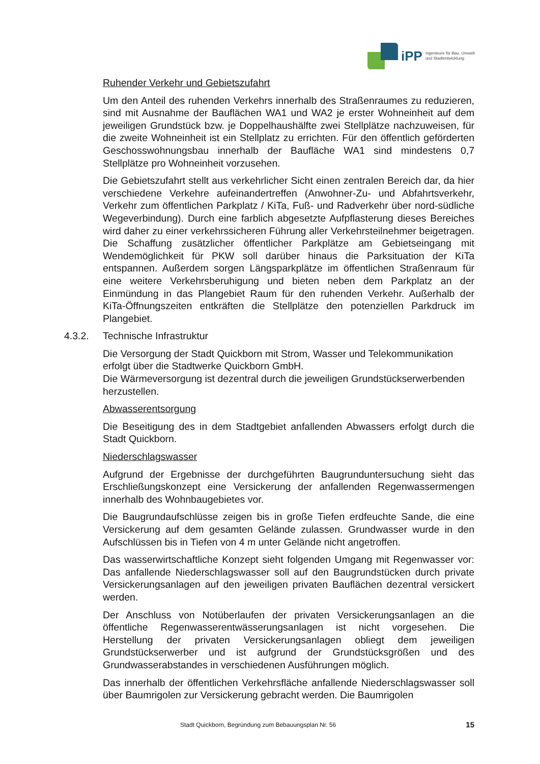iPP
Ingenieure für Bau, Umwelt
und Stadtentwicklung
Ruhender Verkehr und Gebietszufahrt
Um den Anteil des ruhenden Verkehrs innerhalb des Straßenraumes zu reduzieren, sind mit Ausnahme der Bauflächen WA1 und WA2 je erster Wohneinheit auf dem jeweiligen Grundstück bzw. je Doppelhaushälfte zwei Stellplätze nachzuweisen, für die zweite Wohneinheit ist ein Stellplatz zu errichten. Für den öffentlich geförderten Geschosswohnungsbau innerhalb der Baufläche WA1 sind mindestens 0,7 Stellplätze pro Wohneinheit vorzusehen.
Die Gebietszufahrt stellt aus verkehrlicher Sicht einen zentralen Bereich dar, da hier verschiedene Verkehre aufeinandertreffen (Anwohner-Zu- und Abfahrtsverkehr, Verkehr zum öffentlichen Parkplatz / KiTa, Fuß- und Radverkehr über nord-südliche Wegeverbindung). Durch eine farblich abgesetzte Aufpflasterung dieses Bereiches wird daher zu einer verkehrssicheren Führung aller Verkehrsteilnehmer beigetragen. Die Schaffung zusätzlicher öffentlicher Parkplätze am Gebietseingang mit Wendemöglichkeit für PKW soll darüber hinaus die Parksituation der KiTa entspannen. Außerdem sorgen Längsparkplätze im öffentlichen Straßenraum für eine weitere Verkehrsberuhigung und bieten neben dem Parkplatz an der Einmündung in das Plangebiet Raum für den ruhenden Verkehr. Außerhalb der KiTa-Öffnungszeiten entkräften die Stellplätze den potenziellen Parkdruck im Plangebiet.
4.3.2. Technische Infrastruktur
Die Versorgung der Stadt Quickborn mit Strom, Wasser und Telekommunikation erfolgt über die Stadtwerke Quickborn GmbH.
Die Wärmeversorgung ist dezentral durch die jeweiligen Grundstückserwerbenden herzustellen.
Abwasserentsorgung
Die Beseitigung des in dem Stadtgebiet anfallenden Abwassers erfolgt durch die Stadt Quickborn.
Niederschlagswasser
Aufgrund der Ergebnisse der durchgeführten Baugrunduntersuchung sieht das Erschließungskonzept eine Versickerung der anfallenden Regenwassermengen innerhalb des Wohnbaugebietes vor.
Die Baugrundaufschlüsse zeigen bis in große Tiefen erdfeuchte Sande, die eine Versickerung auf dem gesamten Gelände zulassen. Grundwasser wurde in den Aufschlüssen bis in Tiefen von 4 m unter Gelände nicht angetroffen.
Das wasserwirtschaftliche Konzept sieht folgenden Umgang mit Regenwasser vor: Das anfallende Niederschlagswasser soll auf den Baugrundstücken durch private Versickerungsanlagen auf den jeweiligen privaten Bauflächen dezentral versickert werden.
Der Anschluss von Notüberlaufen der privaten Versickerungsanlagen an die öffentliche Regenwasserentwässerungsanlagen ist nicht vorgesehen. Die Herstellung der privaten Versickerungsanlagen obliegt dem jeweiligen Grundstückserwerber und ist aufgrund der Grundstücksgrößen und des Grundwasserabstandes in verschiedenen Ausführungen möglich.
Das innerhalb der öffentlichen Verkehrsfläche anfallende Niederschlagswasser soll über Baumrigolen zur Versickerung gebracht werden. Die Baumrigolen
Stadt Quickborn, Begründung zum Bebauungsplan Nr. 56 15